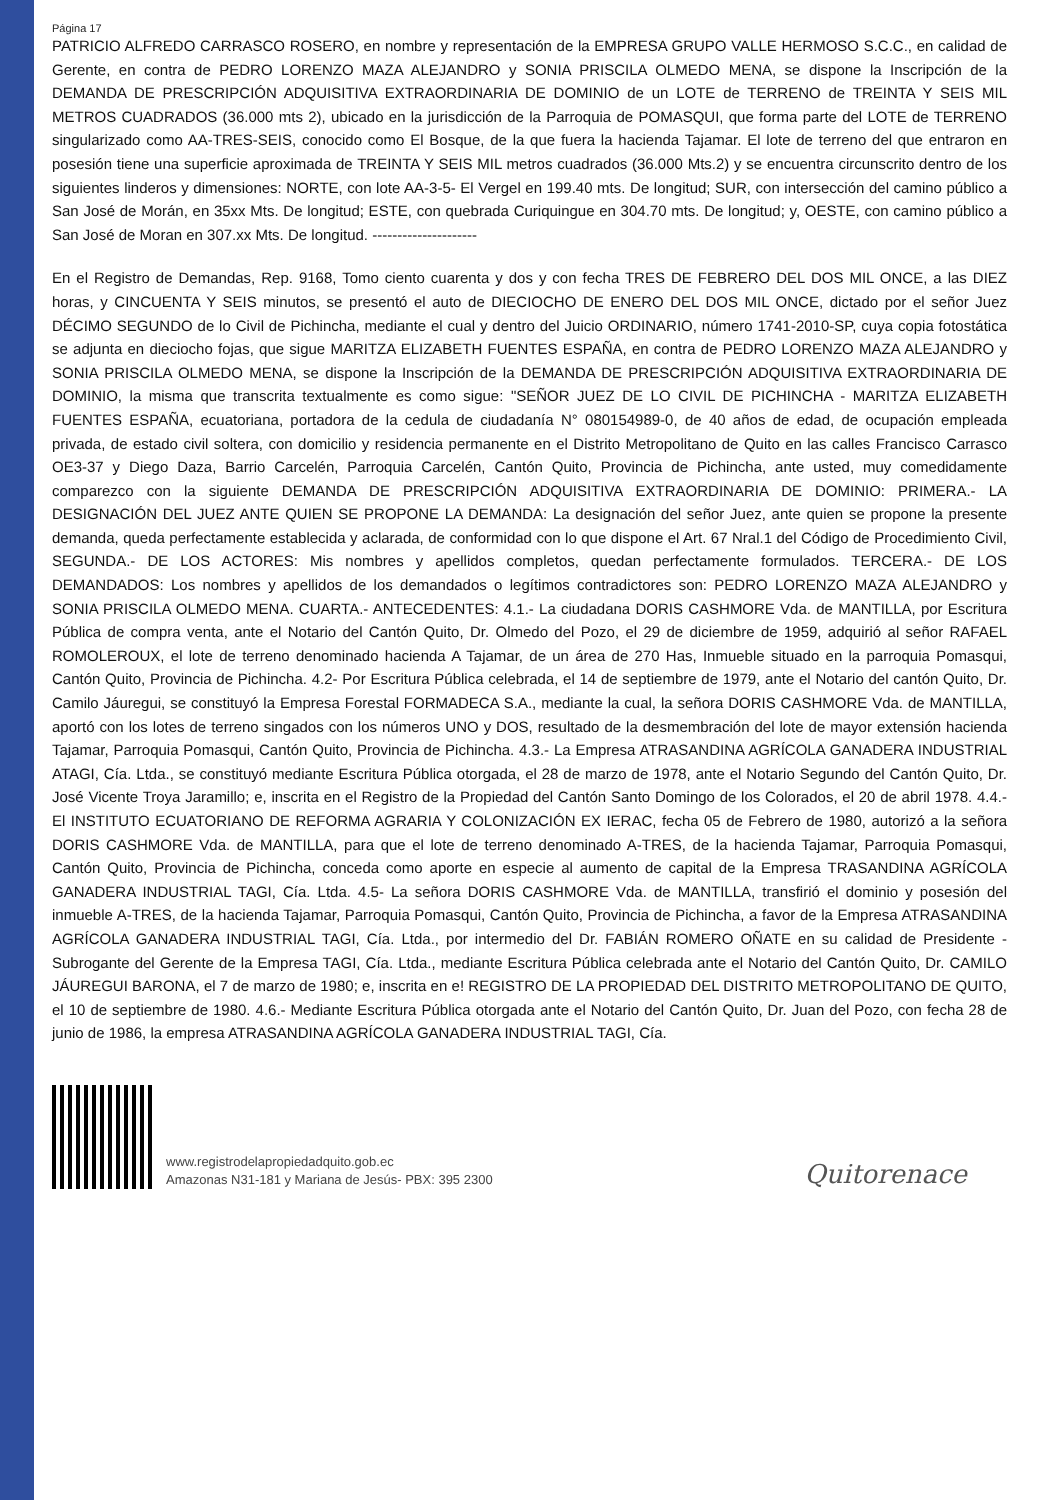Página 17
PATRICIO ALFREDO CARRASCO ROSERO, en nombre y representación de la EMPRESA GRUPO VALLE HERMOSO S.C.C., en calidad de Gerente, en contra de PEDRO LORENZO MAZA ALEJANDRO y SONIA PRISCILA OLMEDO MENA, se dispone la Inscripción de la DEMANDA DE PRESCRIPCIÓN ADQUISITIVA EXTRAORDINARIA DE DOMINIO de un LOTE de TERRENO de TREINTA Y SEIS MIL METROS CUADRADOS (36.000 mts 2), ubicado en la jurisdicción de la Parroquia de POMASQUI, que forma parte del LOTE de TERRENO singularizado como AA-TRES-SEIS, conocido como El Bosque, de la que fuera la hacienda Tajamar. El lote de terreno del que entraron en posesión tiene una superficie aproximada de TREINTA Y SEIS MIL metros cuadrados (36.000 Mts.2) y se encuentra circunscrito dentro de los siguientes linderos y dimensiones: NORTE, con lote AA-3-5- El Vergel en 199.40 mts. De longitud; SUR, con intersección del camino público a San José de Morán, en 35xx Mts. De longitud; ESTE, con quebrada Curiquingue en 304.70 mts. De longitud; y, OESTE, con camino público a San José de Moran en 307.xx Mts. De longitud. ---------------------
En el Registro de Demandas, Rep. 9168, Tomo ciento cuarenta y dos y con fecha TRES DE FEBRERO DEL DOS MIL ONCE, a las DIEZ horas, y CINCUENTA Y SEIS minutos, se presentó el auto de DIECIOCHO DE ENERO DEL DOS MIL ONCE, dictado por el señor Juez DÉCIMO SEGUNDO de lo Civil de Pichincha, mediante el cual y dentro del Juicio ORDINARIO, número 1741-2010-SP, cuya copia fotostática se adjunta en dieciocho fojas, que sigue MARITZA ELIZABETH FUENTES ESPAÑA, en contra de PEDRO LORENZO MAZA ALEJANDRO y SONIA PRISCILA OLMEDO MENA, se dispone la Inscripción de la DEMANDA DE PRESCRIPCIÓN ADQUISITIVA EXTRAORDINARIA DE DOMINIO, la misma que transcrita textualmente es como sigue: "SEÑOR JUEZ DE LO CIVIL DE PICHINCHA - MARITZA ELIZABETH FUENTES ESPAÑA, ecuatoriana, portadora de la cedula de ciudadanía N° 080154989-0, de 40 años de edad, de ocupación empleada privada, de estado civil soltera, con domicilio y residencia permanente en el Distrito Metropolitano de Quito en las calles Francisco Carrasco OE3-37 y Diego Daza, Barrio Carcelén, Parroquia Carcelén, Cantón Quito, Provincia de Pichincha, ante usted, muy comedidamente comparezco con la siguiente DEMANDA DE PRESCRIPCIÓN ADQUISITIVA EXTRAORDINARIA DE DOMINIO: PRIMERA.- LA DESIGNACIÓN DEL JUEZ ANTE QUIEN SE PROPONE LA DEMANDA: La designación del señor Juez, ante quien se propone la presente demanda, queda perfectamente establecida y aclarada, de conformidad con lo que dispone el Art. 67 Nral.1 del Código de Procedimiento Civil, SEGUNDA.- DE LOS ACTORES: Mis nombres y apellidos completos, quedan perfectamente formulados. TERCERA.- DE LOS DEMANDADOS: Los nombres y apellidos de los demandados o legítimos contradictores son: PEDRO LORENZO MAZA ALEJANDRO y SONIA PRISCILA OLMEDO MENA. CUARTA.- ANTECEDENTES: 4.1.- La ciudadana DORIS CASHMORE Vda. de MANTILLA, por Escritura Pública de compra venta, ante el Notario del Cantón Quito, Dr. Olmedo del Pozo, el 29 de diciembre de 1959, adquirió al señor RAFAEL ROMOLEROUX, el lote de terreno denominado hacienda A Tajamar, de un área de 270 Has, Inmueble situado en la parroquia Pomasqui, Cantón Quito, Provincia de Pichincha. 4.2- Por Escritura Pública celebrada, el 14 de septiembre de 1979, ante el Notario del cantón Quito, Dr. Camilo Jáuregui, se constituyó la Empresa Forestal FORMADECA S.A., mediante la cual, la señora DORIS CASHMORE Vda. de MANTILLA, aportó con los lotes de terreno singados con los números UNO y DOS, resultado de la desmembración del lote de mayor extensión hacienda Tajamar, Parroquia Pomasqui, Cantón Quito, Provincia de Pichincha. 4.3.- La Empresa ATRASANDINA AGRÍCOLA GANADERA INDUSTRIAL ATAGI, Cía. Ltda., se constituyó mediante Escritura Pública otorgada, el 28 de marzo de 1978, ante el Notario Segundo del Cantón Quito, Dr. José Vicente Troya Jaramillo; e, inscrita en el Registro de la Propiedad del Cantón Santo Domingo de los Colorados, el 20 de abril 1978. 4.4.- El INSTITUTO ECUATORIANO DE REFORMA AGRARIA Y COLONIZACIÓN EX IERAC, fecha 05 de Febrero de 1980, autorizó a la señora DORIS CASHMORE Vda. de MANTILLA, para que el lote de terreno denominado A-TRES, de la hacienda Tajamar, Parroquia Pomasqui, Cantón Quito, Provincia de Pichincha, conceda como aporte en especie al aumento de capital de la Empresa TRASANDINA AGRÍCOLA GANADERA INDUSTRIAL TAGI, Cía. Ltda. 4.5- La señora DORIS CASHMORE Vda. de MANTILLA, transfirió el dominio y posesión del inmueble A-TRES, de la hacienda Tajamar, Parroquia Pomasqui, Cantón Quito, Provincia de Pichincha, a favor de la Empresa ATRASANDINA AGRÍCOLA GANADERA INDUSTRIAL TAGI, Cía. Ltda., por intermedio del Dr. FABIÁN ROMERO OÑATE en su calidad de Presidente - Subrogante del Gerente de la Empresa TAGI, Cía. Ltda., mediante Escritura Pública celebrada ante el Notario del Cantón Quito, Dr. CAMILO JÁUREGUI BARONA, el 7 de marzo de 1980; e, inscrita en e! REGISTRO DE LA PROPIEDAD DEL DISTRITO METROPOLITANO DE QUITO, el 10 de septiembre de 1980. 4.6.- Mediante Escritura Pública otorgada ante el Notario del Cantón Quito, Dr. Juan del Pozo, con fecha 28 de junio de 1986, la empresa ATRASANDINA AGRÍCOLA GANADERA INDUSTRIAL TAGI, Cía.
www.registrodelapropiedadquito.gob.ec
Amazonas N31-181 y Mariana de Jesús- PBX: 395 2300
Quitorenace